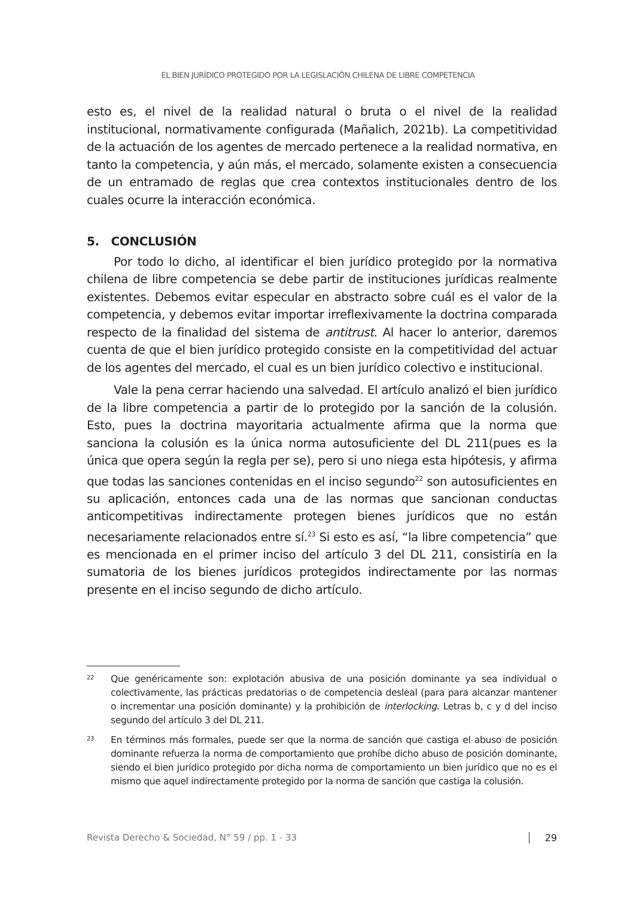EL BIEN JURÍDICO PROTEGIDO POR LA LEGISLACIÓN CHILENA DE LIBRE COMPETENCIA
esto es, el nivel de la realidad natural o bruta o el nivel de la realidad institucional, normativamente configurada (Mañalich, 2021b). La competitividad de la actuación de los agentes de mercado pertenece a la realidad normativa, en tanto la competencia, y aún más, el mercado, solamente existen a consecuencia de un entramado de reglas que crea contextos institucionales dentro de los cuales ocurre la interacción económica.
5. CONCLUSIÓN
Por todo lo dicho, al identificar el bien jurídico protegido por la normativa chilena de libre competencia se debe partir de instituciones jurídicas realmente existentes. Debemos evitar especular en abstracto sobre cuál es el valor de la competencia, y debemos evitar importar irreflexivamente la doctrina comparada respecto de la finalidad del sistema de antitrust. Al hacer lo anterior, daremos cuenta de que el bien jurídico protegido consiste en la competitividad del actuar de los agentes del mercado, el cual es un bien jurídico colectivo e institucional.
Vale la pena cerrar haciendo una salvedad. El artículo analizó el bien jurídico de la libre competencia a partir de lo protegido por la sanción de la colusión. Esto, pues la doctrina mayoritaria actualmente afirma que la norma que sanciona la colusión es la única norma autosuficiente del DL 211(pues es la única que opera según la regla per se), pero si uno niega esta hipótesis, y afirma que todas las sanciones contenidas en el inciso segundo<sup>22</sup> son autosuficientes en su aplicación, entonces cada una de las normas que sancionan conductas anticompetitivas indirectamente protegen bienes jurídicos que no están necesariamente relacionados entre sí.<sup>23</sup> Si esto es así, “la libre competencia” que es mencionada en el primer inciso del artículo 3 del DL 211, consistiría en la sumatoria de los bienes jurídicos protegidos indirectamente por las normas presente en el inciso segundo de dicho artículo.
22 Que genéricamente son: explotación abusiva de una posición dominante ya sea individual o colectivamente, las prácticas predatorias o de competencia desleal (para para alcanzar mantener o incrementar una posición dominante) y la prohibición de interlocking. Letras b, c y d del inciso segundo del artículo 3 del DL 211.
23 En términos más formales, puede ser que la norma de sanción que castiga el abuso de posición dominante refuerza la norma de comportamiento que prohíbe dicho abuso de posición dominante, siendo el bien jurídico protegido por dicha norma de comportamiento un bien jurídico que no es el mismo que aquel indirectamente protegido por la norma de sanción que castiga la colusión.
Revista Derecho & Sociedad, N° 59 / pp. 1 - 33 29